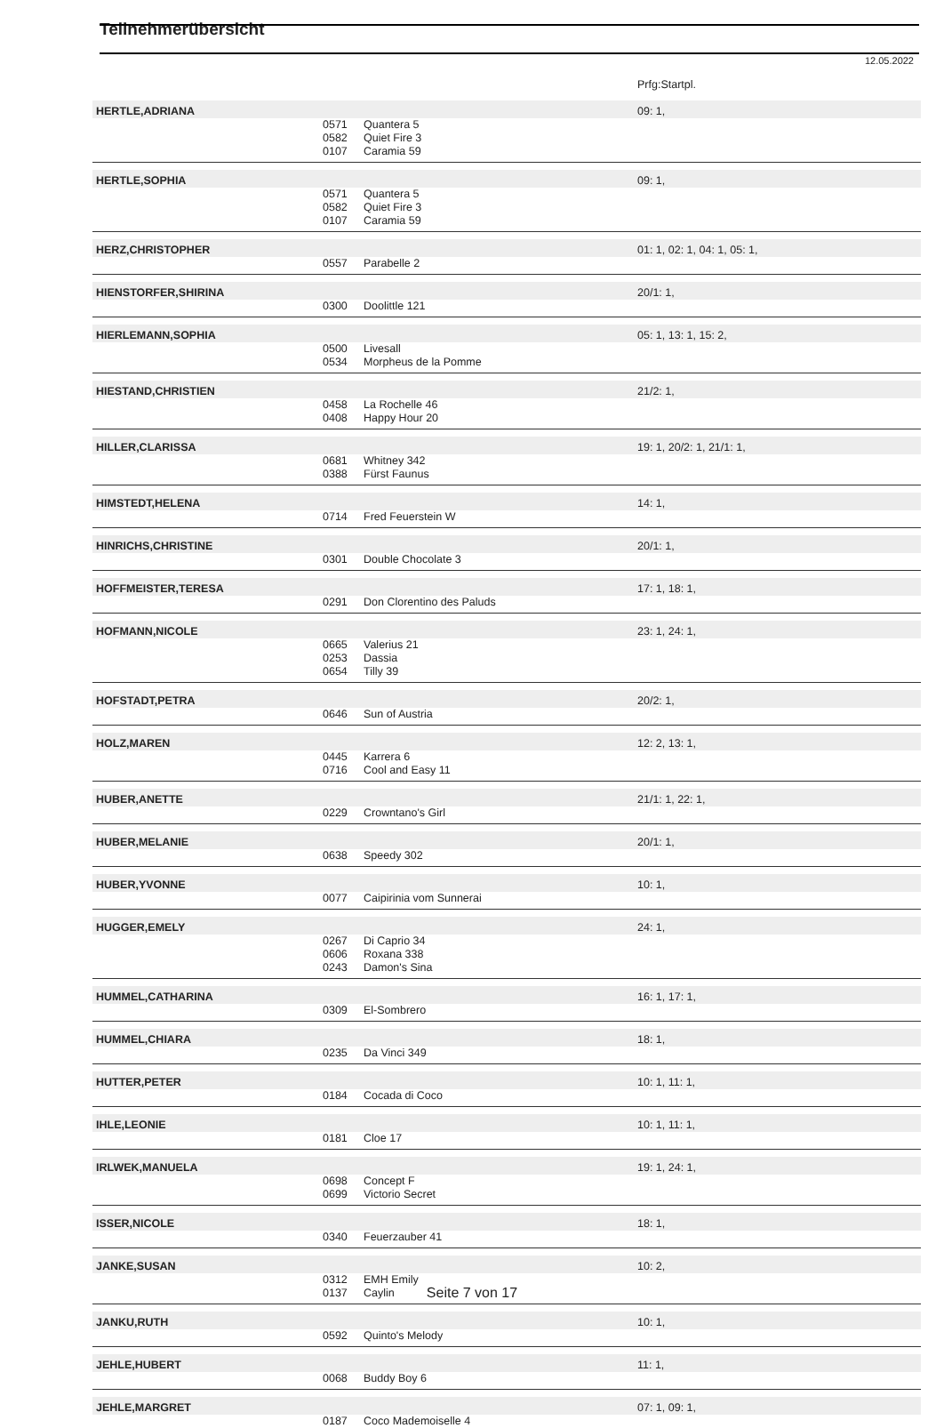Teilnehmerübersicht
12.05.2022
| | | | Prfg:Startpl. |
| HERTLE,ADRIANA | | | 09: 1, |
| | 0571 | Quantera 5 | |
| | 0582 | Quiet Fire 3 | |
| | 0107 | Caramia 59 | |
| HERTLE,SOPHIA | | | 09: 1, |
| | 0571 | Quantera 5 | |
| | 0582 | Quiet Fire 3 | |
| | 0107 | Caramia 59 | |
| HERZ,CHRISTOPHER | | | 01: 1, 02: 1, 04: 1, 05: 1, |
| | 0557 | Parabelle 2 | |
| HIENSTORFER,SHIRINA | | | 20/1: 1, |
| | 0300 | Doolittle 121 | |
| HIERLEMANN,SOPHIA | | | 05: 1, 13: 1, 15: 2, |
| | 0500 | Livesall | |
| | 0534 | Morpheus de la Pomme | |
| HIESTAND,CHRISTIEN | | | 21/2: 1, |
| | 0458 | La Rochelle 46 | |
| | 0408 | Happy Hour 20 | |
| HILLER,CLARISSA | | | 19: 1, 20/2: 1, 21/1: 1, |
| | 0681 | Whitney 342 | |
| | 0388 | Fürst Faunus | |
| HIMSTEDT,HELENA | | | 14: 1, |
| | 0714 | Fred Feuerstein W | |
| HINRICHS,CHRISTINE | | | 20/1: 1, |
| | 0301 | Double Chocolate 3 | |
| HOFFMEISTER,TERESA | | | 17: 1, 18: 1, |
| | 0291 | Don Clorentino des Paluds | |
| HOFMANN,NICOLE | | | 23: 1, 24: 1, |
| | 0665 | Valerius 21 | |
| | 0253 | Dassia | |
| | 0654 | Tilly 39 | |
| HOFSTADT,PETRA | | | 20/2: 1, |
| | 0646 | Sun of Austria | |
| HOLZ,MAREN | | | 12: 2, 13: 1, |
| | 0445 | Karrera 6 | |
| | 0716 | Cool and Easy 11 | |
| HUBER,ANETTE | | | 21/1: 1, 22: 1, |
| | 0229 | Crowntano's Girl | |
| HUBER,MELANIE | | | 20/1: 1, |
| | 0638 | Speedy 302 | |
| HUBER,YVONNE | | | 10: 1, |
| | 0077 | Caipirinia vom Sunnerai | |
| HUGGER,EMELY | | | 24: 1, |
| | 0267 | Di Caprio 34 | |
| | 0606 | Roxana 338 | |
| | 0243 | Damon's Sina | |
| HUMMEL,CATHARINA | | | 16: 1, 17: 1, |
| | 0309 | El-Sombrero | |
| HUMMEL,CHIARA | | | 18: 1, |
| | 0235 | Da Vinci 349 | |
| HUTTER,PETER | | | 10: 1, 11: 1, |
| | 0184 | Cocada di Coco | |
| IHLE,LEONIE | | | 10: 1, 11: 1, |
| | 0181 | Cloe 17 | |
| IRLWEK,MANUELA | | | 19: 1, 24: 1, |
| | 0698 | Concept F | |
| | 0699 | Victorio Secret | |
| ISSER,NICOLE | | | 18: 1, |
| | 0340 | Feuerzauber 41 | |
| JANKE,SUSAN | | | 10: 2, |
| | 0312 | EMH Emily | |
| | 0137 | Caylin | |
| JANKU,RUTH | | | 10: 1, |
| | 0592 | Quinto's Melody | |
| JEHLE,HUBERT | | | 11: 1, |
| | 0068 | Buddy Boy 6 | |
| JEHLE,MARGRET | | | 07: 1, 09: 1, |
| | 0187 | Coco Mademoiselle 4 | |
Seite 7 von 17